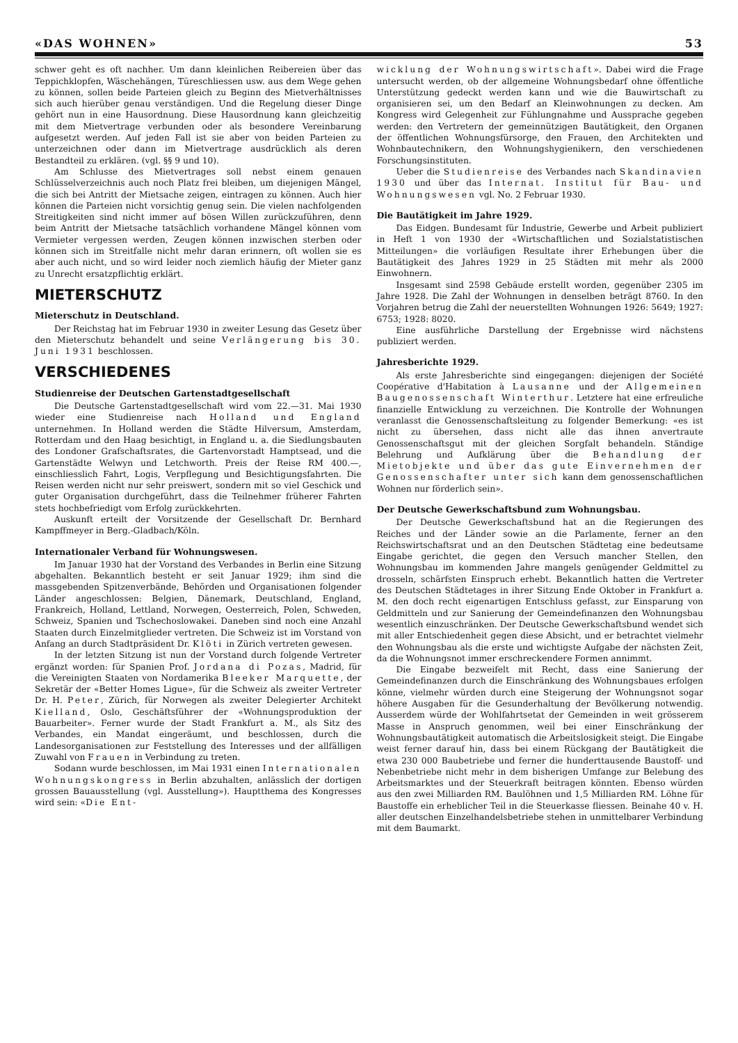«DAS WOHNEN» 53
schwer geht es oft nachher. Um dann kleinlichen Reibereien über das Teppichklopfen, Wäschehängen, Türeschliessen usw. aus dem Wege gehen zu können, sollen beide Parteien gleich zu Beginn des Mietverhältnisses sich auch hierüber genau verständigen. Und die Regelung dieser Dinge gehört nun in eine Hausordnung. Diese Hausordnung kann gleichzeitig mit dem Mietvertrage verbunden oder als besondere Vereinbarung aufgesetzt werden. Auf jeden Fall ist sie aber von beiden Parteien zu unterzeichnen oder dann im Mietvertrage ausdrücklich als deren Bestandteil zu erklären. (vgl. §§ 9 und 10).
Am Schlusse des Mietvertrages soll nebst einem genauen Schlüsselverzeichnis auch noch Platz frei bleiben, um diejenigen Mängel, die sich bei Antritt der Mietsache zeigen, eintragen zu können. Auch hier können die Parteien nicht vorsichtig genug sein. Die vielen nachfolgenden Streitigkeiten sind nicht immer auf bösen Willen zurückzuführen, denn beim Antritt der Mietsache tatsächlich vorhandene Mängel können vom Vermieter vergessen werden, Zeugen können inzwischen sterben oder können sich im Streitfalle nicht mehr daran erinnern, oft wollen sie es aber auch nicht, und so wird leider noch ziemlich häufig der Mieter ganz zu Unrecht ersatzpflichtig erklärt.
MIETERSCHUTZ
Mieterschutz in Deutschland.
Der Reichstag hat im Februar 1930 in zweiter Lesung das Gesetz über den Mieterschutz behandelt und seine Verlängerung bis 30. Juni 1931 beschlossen.
VERSCHIEDENES
Studienreise der Deutschen Gartenstadtgesellschaft
Die Deutsche Gartenstadtgesellschaft wird vom 22.—31. Mai 1930 wieder eine Studienreise nach Holland und England unternehmen. In Holland werden die Städte Hilversum, Amsterdam, Rotterdam und den Haag besichtigt, in England u. a. die Siedlungsbauten des Londoner Grafschaftsrates, die Gartenvorstadt Hamptsead, und die Gartenstädte Welwyn und Letchworth. Preis der Reise RM 400.—, einschliesslich Fahrt, Logis, Verpflegung und Besichtigungsfahrten. Die Reisen werden nicht nur sehr preiswert, sondern mit so viel Geschick und guter Organisation durchgeführt, dass die Teilnehmer früherer Fahrten stets hochbefriedigt vom Erfolg zurückkehrten.
Auskunft erteilt der Vorsitzende der Gesellschaft Dr. Bernhard Kampffmeyer in Berg.-Gladbach/Köln.
Internationaler Verband für Wohnungswesen.
Im Januar 1930 hat der Vorstand des Verbandes in Berlin eine Sitzung abgehalten. Bekanntlich besteht er seit Januar 1929; ihm sind die massgebenden Spitzenverbände, Behörden und Organisationen folgender Länder angeschlossen: Belgien, Dänemark, Deutschland, England, Frankreich, Holland, Lettland, Norwegen, Oesterreich, Polen, Schweden, Schweiz, Spanien und Tschechoslowakei. Daneben sind noch eine Anzahl Staaten durch Einzelmitglieder vertreten. Die Schweiz ist im Vorstand von Anfang an durch Stadtpräsident Dr. Klöti in Zürich vertreten gewesen.
In der letzten Sitzung ist nun der Vorstand durch folgende Vertreter ergänzt worden: für Spanien Prof. Jordana di Pozas, Madrid, für die Vereinigten Staaten von Nordamerika Bleeker Marquette, der Sekretär der «Better Homes Ligue», für die Schweiz als zweiter Vertreter Dr. H. Peter, Zürich, für Norwegen als zweiter Delegierter Architekt Kielland, Oslo, Geschäftsführer der «Wohnungsproduktion der Bauarbeiter». Ferner wurde der Stadt Frankfurt a. M., als Sitz des Verbandes, ein Mandat eingeräumt, und beschlossen, durch die Landesorganisationen zur Feststellung des Interesses und der allfälligen Zuwahl von Frauen in Verbindung zu treten.
Sodann wurde beschlossen, im Mai 1931 einen Internationalen Wohnungskongress in Berlin abzuhalten, anlässlich der dortigen grossen Bauausstellung (vgl. Ausstellung»). Hauptthema des Kongresses wird sein: «Die Ent-
wicklung der Wohnungswirtschaft». Dabei wird die Frage untersucht werden, ob der allgemeine Wohnungsbedarf ohne öffentliche Unterstützung gedeckt werden kann und wie die Bauwirtschaft zu organisieren sei, um den Bedarf an Kleinwohnungen zu decken. Am Kongress wird Gelegenheit zur Fühlungnahme und Aussprache gegeben werden: den Vertretern der gemeinnützigen Bautätigkeit, den Organen der öffentlichen Wohnungsfürsorge, den Frauen, den Architekten und Wohnbautechnikern, den Wohnungshygienikern, den verschiedenen Forschungsinstituten.
Ueber die Studienreise des Verbandes nach Skandinavien 1930 und über das Internat. Institut für Bau- und Wohnungswesen vgl. No. 2 Februar 1930.
Die Bautätigkeit im Jahre 1929.
Das Eidgen. Bundesamt für Industrie, Gewerbe und Arbeit publiziert in Heft 1 von 1930 der «Wirtschaftlichen und Sozialstatistischen Mitteilungen» die vorläufigen Resultate ihrer Erhebungen über die Bautätigkeit des Jahres 1929 in 25 Städten mit mehr als 2000 Einwohnern.
Insgesamt sind 2598 Gebäude erstellt worden, gegenüber 2305 im Jahre 1928. Die Zahl der Wohnungen in denselben beträgt 8760. In den Vorjahren betrug die Zahl der neuerstellten Wohnungen 1926: 5649; 1927: 6753; 1928: 8020.
Eine ausführliche Darstellung der Ergebnisse wird nächstens publiziert werden.
Jahresberichte 1929.
Als erste Jahresberichte sind eingegangen: diejenigen der Société Coopérative d'Habitation à Lausanne und der Allgemeinen Baugenossenschaft Winterthur. Letztere hat eine erfreuliche finanzielle Entwicklung zu verzeichnen. Die Kontrolle der Wohnungen veranlasst die Genossenschaftsleitung zu folgender Bemerkung: «es ist nicht zu übersehen, dass nicht alle das ihnen anvertraute Genossenschaftsgut mit der gleichen Sorgfalt behandeln. Ständige Belehrung und Aufklärung über die Behandlung der Mietobjekte und über das gute Einvernehmen der Genossenschafter unter sich kann dem genossenschaftlichen Wohnen nur förderlich sein».
Der Deutsche Gewerkschaftsbund zum Wohnungsbau.
Der Deutsche Gewerkschaftsbund hat an die Regierungen des Reiches und der Länder sowie an die Parlamente, ferner an den Reichswirtschaftsrat und an den Deutschen Städtetag eine bedeutsame Eingabe gerichtet, die gegen den Versuch mancher Stellen, den Wohnungsbau im kommenden Jahre mangels genügender Geldmittel zu drosseln, schärfsten Einspruch erhebt. Bekanntlich hatten die Vertreter des Deutschen Städtetages in ihrer Sitzung Ende Oktober in Frankfurt a. M. den doch recht eigenartigen Entschluss gefasst, zur Einsparung von Geldmitteln und zur Sanierung der Gemeindefinanzen den Wohnungsbau wesentlich einzuschränken. Der Deutsche Gewerkschaftsbund wendet sich mit aller Entschiedenheit gegen diese Absicht, und er betrachtet vielmehr den Wohnungsbau als die erste und wichtigste Aufgabe der nächsten Zeit, da die Wohnungsnot immer erschreckendere Formen annimmt.
Die Eingabe bezweifelt mit Recht, dass eine Sanierung der Gemeindefinanzen durch die Einschränkung des Wohnungsbaues erfolgen könne, vielmehr würden durch eine Steigerung der Wohnungsnot sogar höhere Ausgaben für die Gesunderhaltung der Bevölkerung notwendig. Ausserdem würde der Wohlfahrtsetat der Gemeinden in weit grösserem Masse in Anspruch genommen, weil bei einer Einschränkung der Wohnungsbautätigkeit automatisch die Arbeitslosigkeit steigt. Die Eingabe weist ferner darauf hin, dass bei einem Rückgang der Bautätigkeit die etwa 230 000 Baubetriebe und ferner die hunderttausende Baustoff- und Nebenbetriebe nicht mehr in dem bisherigen Umfange zur Belebung des Arbeitsmarktes und der Steuerkraft beitragen könnten. Ebenso würden aus den zwei Milliarden RM. Baulöhnen und 1,5 Milliarden RM. Löhne für Baustoffe ein erheblicher Teil in die Steuerkasse fliessen. Beinahe 40 v. H. aller deutschen Einzelhandelsbetriebe stehen in unmittelbarer Verbindung mit dem Baumarkt.